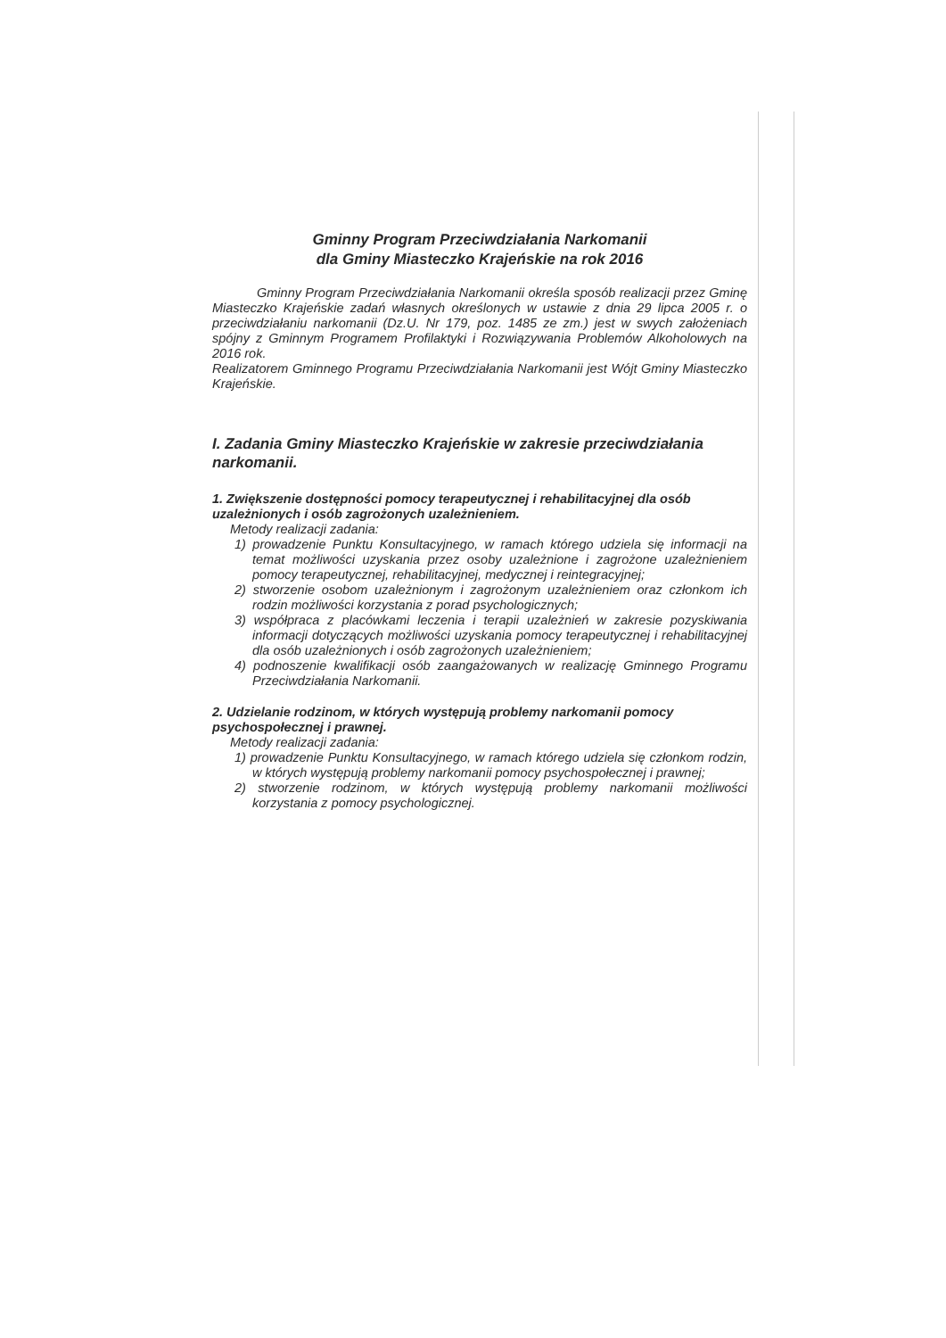Gminny Program Przeciwdziałania Narkomanii
dla Gminy Miasteczko Krajeńskie na rok 2016
Gminny Program Przeciwdziałania Narkomanii określa sposób realizacji przez Gminę Miasteczko Krajeńskie zadań własnych określonych w ustawie z dnia 29 lipca 2005 r. o przeciwdziałaniu narkomanii (Dz.U. Nr 179, poz. 1485 ze zm.) jest w swych założeniach spójny z Gminnym Programem Profilaktyki i Rozwiązywania Problemów Alkoholowych na 2016 rok.
Realizatorem Gminnego Programu Przeciwdziałania Narkomanii jest Wójt Gminy Miasteczko Krajeńskie.
I. Zadania Gminy Miasteczko Krajeńskie w zakresie przeciwdziałania narkomanii.
1. Zwiększenie dostępności pomocy terapeutycznej i rehabilitacyjnej dla osób uzależnionych i osób zagrożonych uzależnieniem.
Metody realizacji zadania:
1) prowadzenie Punktu Konsultacyjnego, w ramach którego udziela się informacji na temat możliwości uzyskania przez osoby uzależnione i zagrożone uzależnieniem pomocy terapeutycznej, rehabilitacyjnej, medycznej i reintegracyjnej;
2) stworzenie osobom uzależnionym i zagrożonym uzależnieniem oraz członkom ich rodzin możliwości korzystania z porad psychologicznych;
3) współpraca z placówkami leczenia i terapii uzależnień w zakresie pozyskiwania informacji dotyczących możliwości uzyskania pomocy terapeutycznej i rehabilitacyjnej dla osób uzależnionych i osób zagrożonych uzależnieniem;
4) podnoszenie kwalifikacji osób zaangażowanych w realizację Gminnego Programu Przeciwdziałania Narkomanii.
2. Udzielanie rodzinom, w których występują problemy narkomanii pomocy psychospołecznej i prawnej.
Metody realizacji zadania:
1) prowadzenie Punktu Konsultacyjnego, w ramach którego udziela się członkom rodzin, w których występują problemy narkomanii pomocy psychospołecznej i prawnej;
2) stworzenie rodzinom, w których występują problemy narkomanii możliwości korzystania z pomocy psychologicznej.